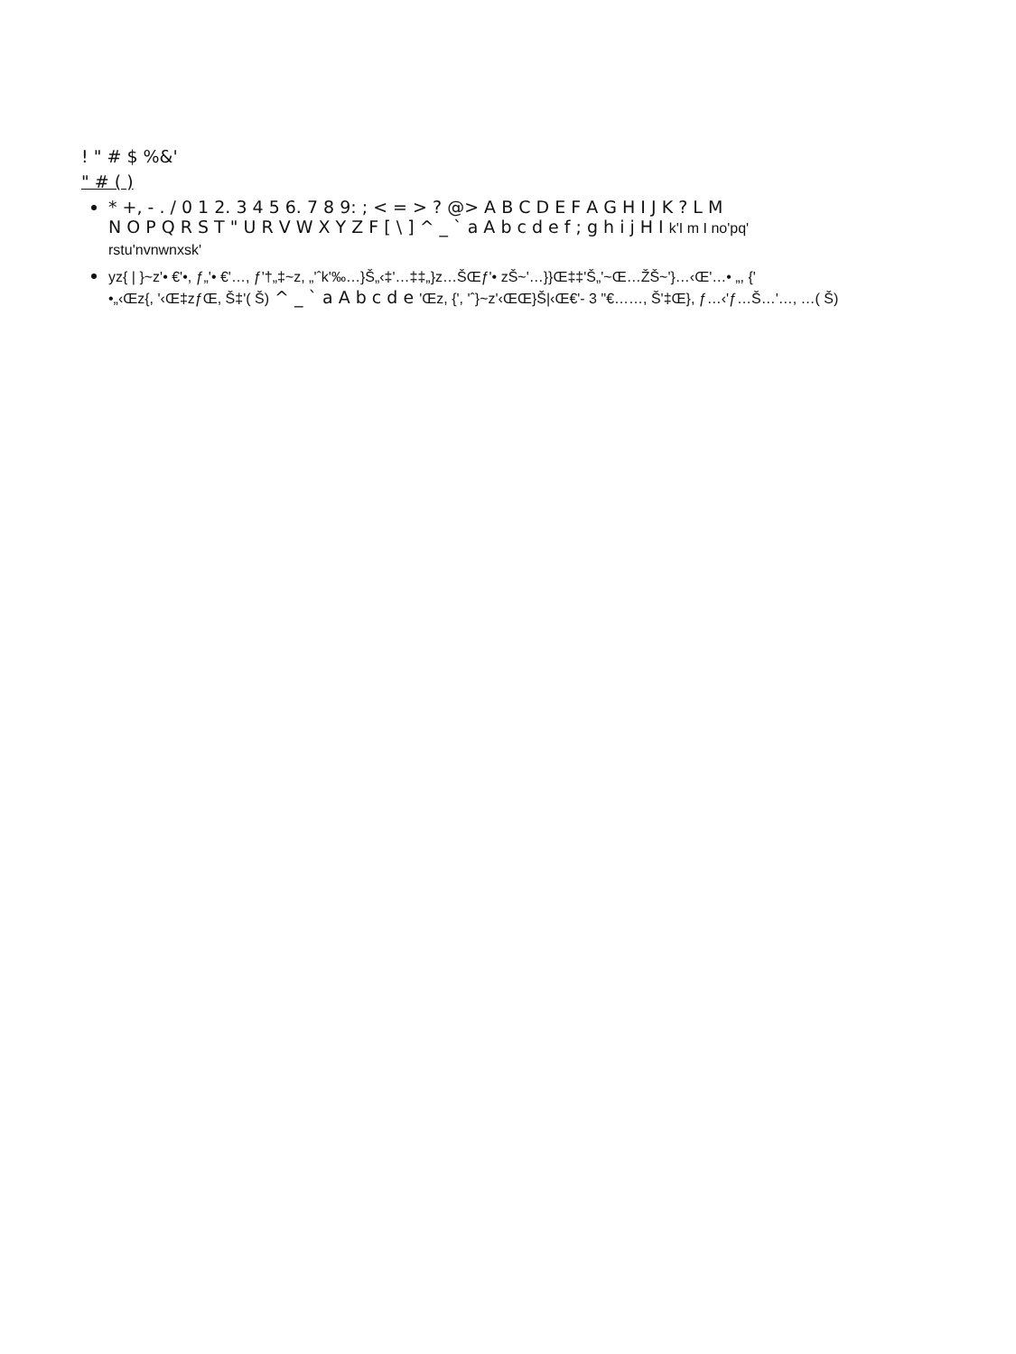! " # $ %&'
" # ( )
* +, - . / 0 1 2. 3 4 5 6. 7 8 9: ; < = > ? @> A B C D E F A G H I J K ? L M
N O P Q R S T " U R V W X Y Z F [ \ ] ^ _ ` a A b c d e f ; g h i j H I k'I m I no'pq'
rstu'nvnwnxsk'
yz{ | }~z'• €'•, ƒ„'• €'…, ƒ'†„‡~z, „'ˆk'‰…}Š„‹‡'…‡‡„}z…ŠŒƒ'• zŠ~'…}}Œ‡‡'Š„'~Œ…ŽŠ~'}…‹Œ'…• „, {'
•„‹Œz{, '‹Œ‡zƒŒ, Š‡'( Š) ^ _ ` a A b c d e 'Œz, {', 'ˆ}~z'‹ŒŒ}Š|‹Œ€'- 3 "€……, Š'‡Œ}, ƒ…‹'ƒ…Š…'…, …( Š)